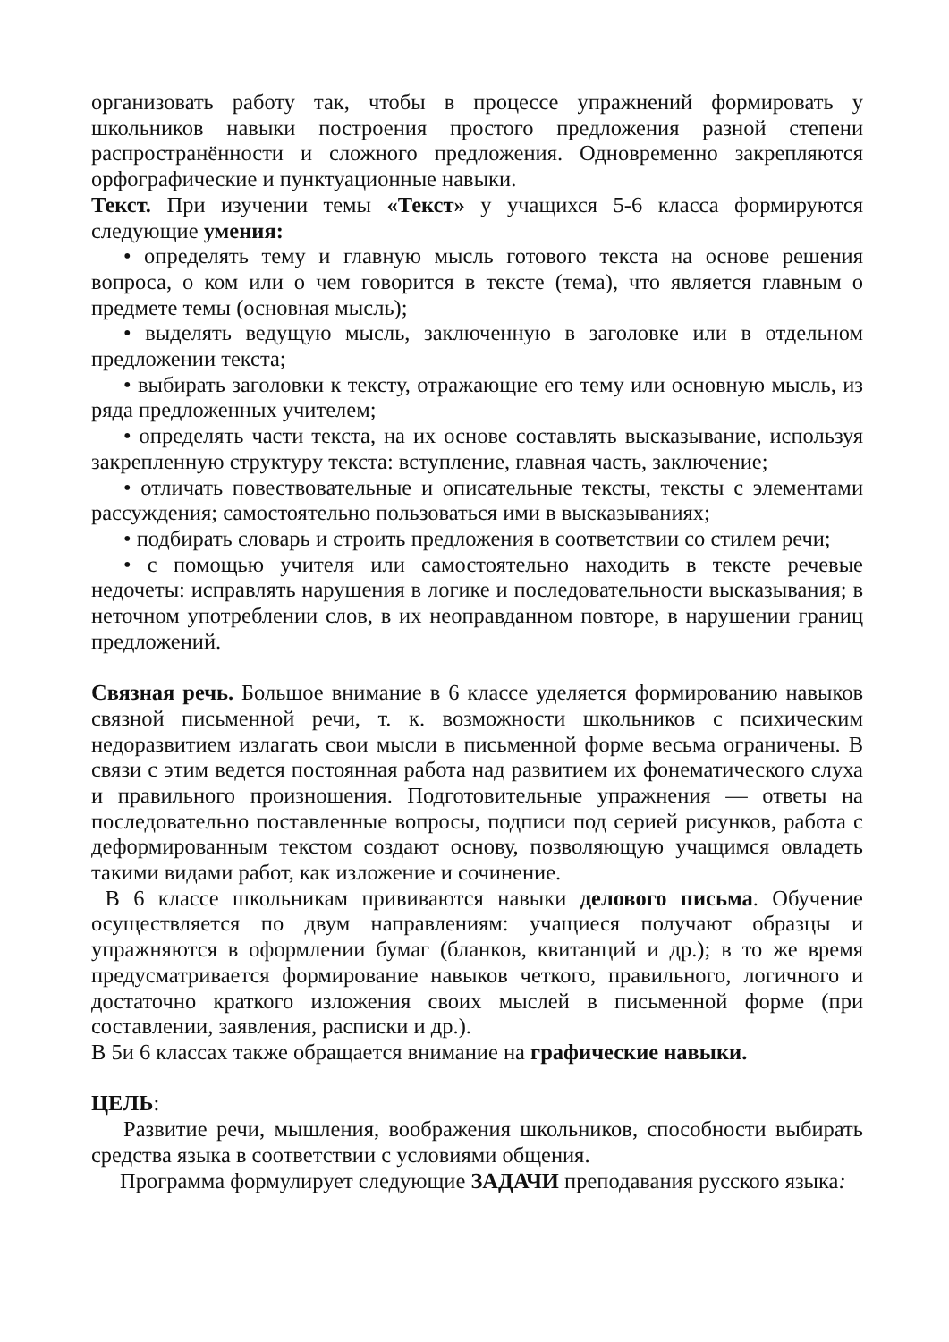организовать работу так, чтобы в процессе упражнений формировать у школьников навыки построения простого предложения разной степени распространённости и сложного предложения. Одновременно закрепляются орфографические и пунктуационные навыки.
Текст. При изучении темы «Текст» у учащихся 5-6 класса формируются следующие умения:
• определять тему и главную мысль готового текста на основе решения вопроса, о ком или о чем говорится в тексте (тема), что является главным о предмете темы (основная мысль);
• выделять ведущую мысль, заключенную в заголовке или в отдельном предложении текста;
• выбирать заголовки к тексту, отражающие его тему или основную мысль, из ряда предложенных учителем;
• определять части текста, на их основе составлять высказывание, используя закрепленную структуру текста: вступление, главная часть, заключение;
• отличать повествовательные и описательные тексты, тексты с элементами рассуждения; самостоятельно пользоваться ими в высказываниях;
• подбирать словарь и строить предложения в соответствии со стилем речи;
• с помощью учителя или самостоятельно находить в тексте речевые недочеты: исправлять нарушения в логике и последовательности высказывания; в неточном употреблении слов, в их неоправданном повторе, в нарушении границ предложений.
Связная речь. Большое внимание в 6 классе уделяется формированию навыков связной письменной речи, т. к. возможности школьников с психическим недоразвитием излагать свои мысли в письменной форме весьма ограничены. В связи с этим ведется постоянная работа над развитием их фонематического слуха и правильного произношения. Подготовительные упражнения — ответы на последовательно поставленные вопросы, подписи под серией рисунков, работа с деформированным текстом создают основу, позволяющую учащимся овладеть такими видами работ, как изложение и сочинение.
В 6 классе школьникам прививаются навыки делового письма. Обучение осуществляется по двум направлениям: учащиеся получают образцы и упражняются в оформлении бумаг (бланков, квитанций и др.); в то же время предусматривается формирование навыков четкого, правильного, логичного и достаточно краткого изложения своих мыслей в письменной форме (при составлении, заявления, расписки и др.).
В 5и 6 классах также обращается внимание на графические навыки.
ЦЕЛЬ:
Развитие речи, мышления, воображения школьников, способности выбирать средства языка в соответствии с условиями общения.
Программа формулирует следующие ЗАДАЧИ преподавания русского языка: